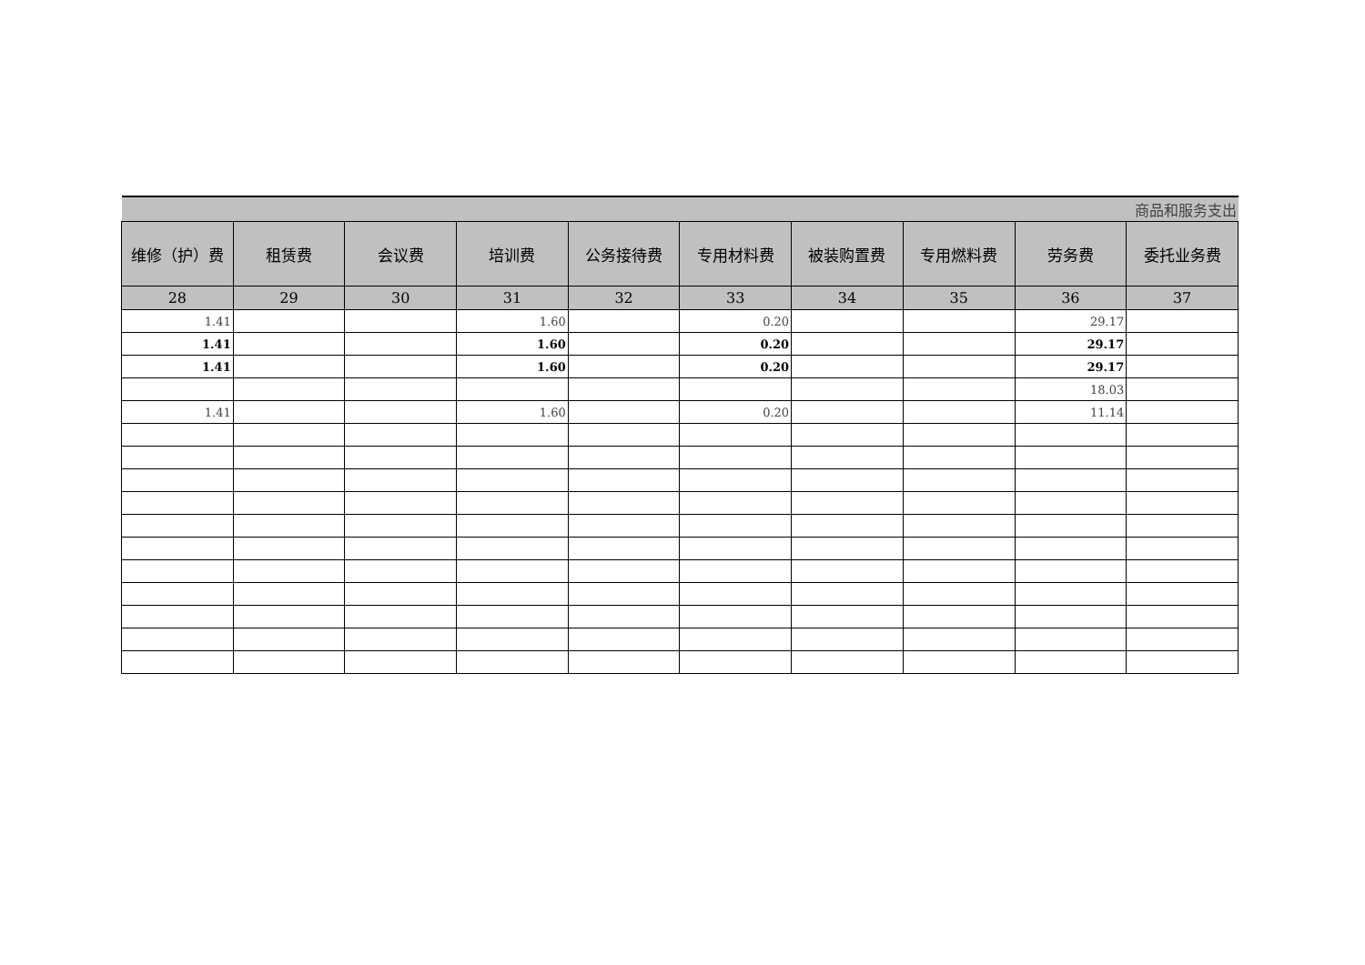| 商品和服务支出 | | | | | | | | | |
| 维修（护）费 | 租赁费 | 会议费 | 培训费 | 公务接待费 | 专用材料费 | 被装购置费 | 专用燃料费 | 劳务费 | 委托业务费 |
| 28 | 29 | 30 | 31 | 32 | 33 | 34 | 35 | 36 | 37 |
| 1.41 | | | 1.60 | | 0.20 | | | 29.17 | |
| 1.41 | | | 1.60 | | 0.20 | | | 29.17 | |
| 1.41 | | | 1.60 | | 0.20 | | | 29.17 | |
| | | | | | | | | 18.03 | |
| 1.41 | | | 1.60 | | 0.20 | | | 11.14 | |